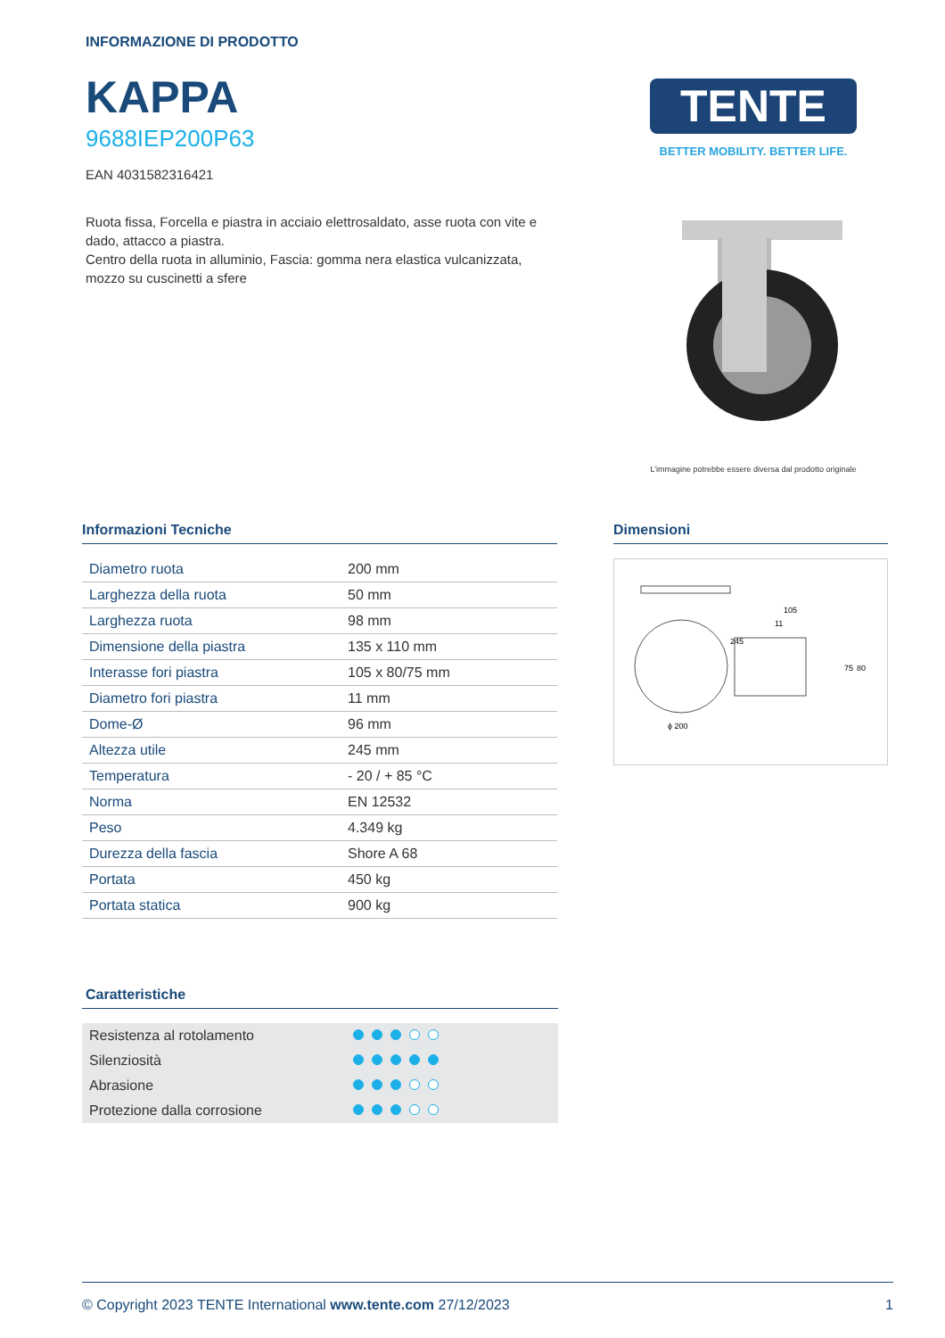INFORMAZIONE DI PRODOTTO
KAPPA
9688IEP200P63
EAN 4031582316421
Ruota fissa, Forcella e piastra in acciaio elettrosaldato, asse ruota con vite e dado, attacco a piastra.
Centro della ruota in alluminio, Fascia: gomma nera elastica vulcanizzata, mozzo su cuscinetti a sfere
TENTE
BETTER MOBILITY. BETTER LIFE.
L’immagine potrebbe essere diversa dal prodotto originale
Informazioni Tecniche
| Diametro ruota | 200 mm |
| Larghezza della ruota | 50 mm |
| Larghezza ruota | 98 mm |
| Dimensione della piastra | 135 x 110 mm |
| Interasse fori piastra | 105 x 80/75 mm |
| Diametro fori piastra | 11 mm |
| Dome-Ø | 96 mm |
| Altezza utile | 245 mm |
| Temperatura | - 20 / + 85 °C |
| Norma | EN 12532 |
| Peso | 4.349 kg |
| Durezza della fascia | Shore A 68 |
| Portata | 450 kg |
| Portata statica | 900 kg |
Dimensioni
ϕ 200
105
11
245
75
80
Caratteristiche
| Resistenza al rotolamento | |
| Silenziosità | |
| Abrasione | |
| Protezione dalla corrosione | |
© Copyright 2023 TENTE International www.tente.com 27/12/2023 1